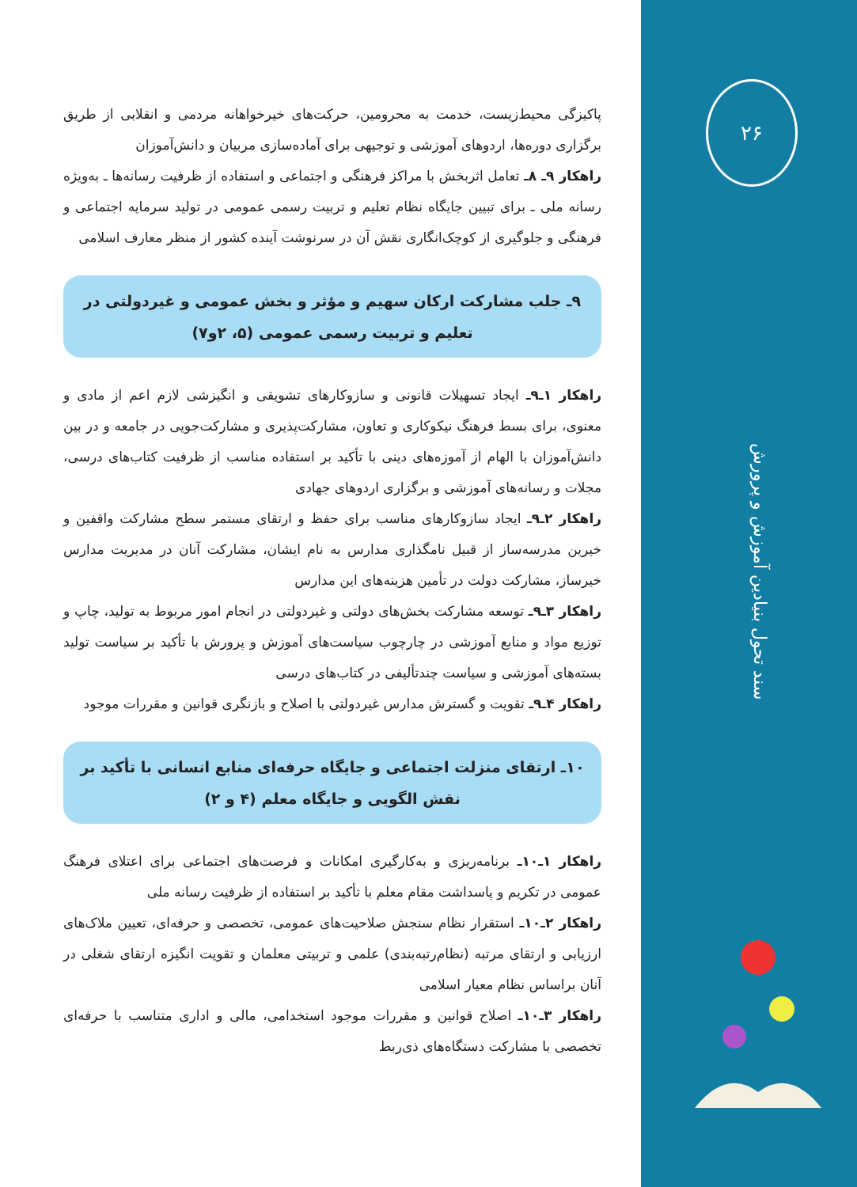۲۶
سند تحول بنیادین آموزش و پرورش
پاکیزگی محیط‌زیست، خدمت به محرومین، حرکت‌های خیرخواهانه مردمی و انقلابی از طریق برگزاری دوره‌ها، اردوهای آموزشی و توجیهی برای آماده‌سازی مربیان و دانش‌آموزان
راهکار ۹ـ ۸ـ تعامل اثربخش با مراکز فرهنگی و اجتماعی و استفاده از ظرفیت رسانه‌ها ـ به‌ویژه رسانه ملی ـ برای تبیین جایگاه نظام تعلیم و تربیت رسمی عمومی در تولید سرمایه اجتماعی و فرهنگی و جلوگیری از کوچک‌انگاری نقش آن در سرنوشت آینده کشور از منظر معارف اسلامی
۹ـ جلب مشارکت ارکان سهیم و مؤثر و بخش عمومی و غیردولتی در تعلیم و تربیت رسمی عمومی (۵، ۲و۷)
راهکار ۱ـ۹ـ ایجاد تسهیلات قانونی و سازوکارهای تشویقی و انگیزشی لازم اعم از مادی و معنوی، برای بسط فرهنگ نیکوکاری و تعاون، مشارکت‌پذیری و مشارکت‌جویی در جامعه و در بین دانش‌آموزان با الهام از آموزه‌های دینی با تأکید بر استفاده مناسب از ظرفیت کتاب‌های درسی، مجلات و رسانه‌های آموزشی و برگزاری اردوهای جهادی
راهکار ۲ـ۹ـ ایجاد سازوکارهای مناسب برای حفظ و ارتقای مستمر سطح مشارکت واقفین و خیرین مدرسه‌ساز از قبیل نامگذاری مدارس به نام ایشان، مشارکت آنان در مدیریت مدارس خیرساز، مشارکت دولت در تأمین هزینه‌های این مدارس
راهکار ۳ـ۹ـ توسعه مشارکت بخش‌های دولتی و غیردولتی در انجام امور مربوط به تولید، چاپ و توزیع مواد و منابع آموزشی در چارچوب سیاست‌های آموزش و پرورش با تأکید بر سیاست تولید بسته‌های آموزشی و سیاست چندتألیفی در کتاب‌های درسی
راهکار ۴ـ۹ـ تقویت و گسترش مدارس غیردولتی با اصلاح و بازنگری قوانین و مقررات موجود
۱۰ـ ارتقای منزلت اجتماعی و جایگاه حرفه‌ای منابع انسانی با تأکید بر نقش الگویی و جایگاه معلم (۴ و ۲)
راهکار ۱ـ۱۰ـ برنامه‌ریزی و به‌کارگیری امکانات و فرصت‌های اجتماعی برای اعتلای فرهنگ عمومی در تکریم و پاسداشت مقام معلم با تأکید بر استفاده از ظرفیت رسانه ملی
راهکار ۲ـ۱۰ـ استقرار نظام سنجش صلاحیت‌های عمومی، تخصصی و حرفه‌ای، تعیین ملاک‌های ارزیابی و ارتقای مرتبه (نظام‌رتبه‌بندی) علمی و تربیتی معلمان و تقویت انگیزه ارتقای شغلی در آنان براساس نظام معیار اسلامی
راهکار ۳ـ۱۰ـ اصلاح قوانین و مقررات موجود استخدامی، مالی و اداری متناسب با حرفه‌ای تخصصی با مشارکت دستگاه‌های ذی‌ربط